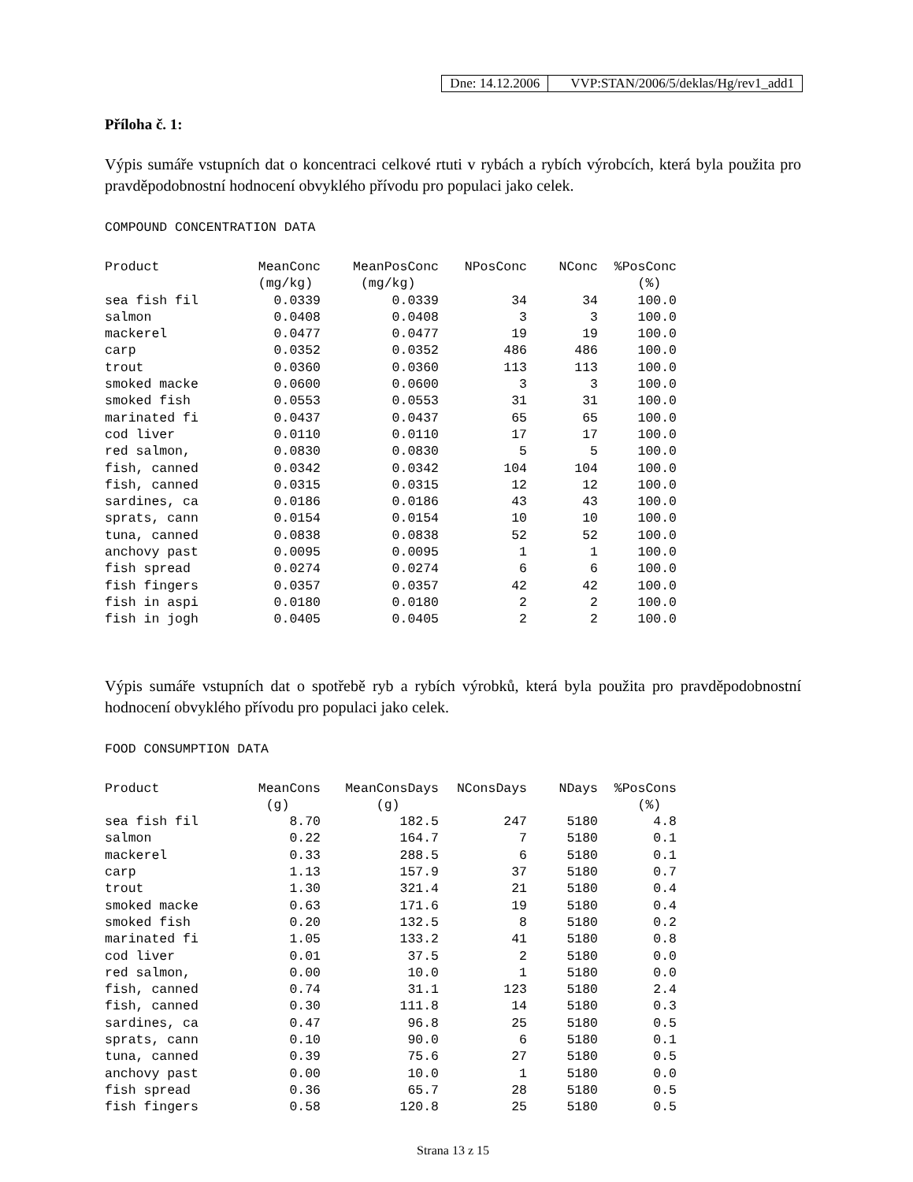Dne: 14.12.2006 VVP:STAN/2006/5/deklas/Hg/rev1_add1
Příloha č. 1:
Výpis sumáře vstupních dat o koncentraci celkové rtuti v rybách a rybích výrobcích, která byla použita pro pravděpodobnostní hodnocení obvyklého přívodu pro populaci jako celek.
COMPOUND CONCENTRATION DATA
| Product | MeanConc | MeanPosConc | NPosConc | NConc | %PosConc |
| --- | --- | --- | --- | --- | --- |
| | (mg/kg) | (mg/kg) | | | (%) |
| sea fish fil | 0.0339 | 0.0339 | 34 | 34 | 100.0 |
| salmon | 0.0408 | 0.0408 | 3 | 3 | 100.0 |
| mackerel | 0.0477 | 0.0477 | 19 | 19 | 100.0 |
| carp | 0.0352 | 0.0352 | 486 | 486 | 100.0 |
| trout | 0.0360 | 0.0360 | 113 | 113 | 100.0 |
| smoked macke | 0.0600 | 0.0600 | 3 | 3 | 100.0 |
| smoked fish | 0.0553 | 0.0553 | 31 | 31 | 100.0 |
| marinated fi | 0.0437 | 0.0437 | 65 | 65 | 100.0 |
| cod liver | 0.0110 | 0.0110 | 17 | 17 | 100.0 |
| red salmon, | 0.0830 | 0.0830 | 5 | 5 | 100.0 |
| fish, canned | 0.0342 | 0.0342 | 104 | 104 | 100.0 |
| fish, canned | 0.0315 | 0.0315 | 12 | 12 | 100.0 |
| sardines, ca | 0.0186 | 0.0186 | 43 | 43 | 100.0 |
| sprats, cann | 0.0154 | 0.0154 | 10 | 10 | 100.0 |
| tuna, canned | 0.0838 | 0.0838 | 52 | 52 | 100.0 |
| anchovy past | 0.0095 | 0.0095 | 1 | 1 | 100.0 |
| fish spread | 0.0274 | 0.0274 | 6 | 6 | 100.0 |
| fish fingers | 0.0357 | 0.0357 | 42 | 42 | 100.0 |
| fish in aspi | 0.0180 | 0.0180 | 2 | 2 | 100.0 |
| fish in jogh | 0.0405 | 0.0405 | 2 | 2 | 100.0 |
Výpis sumáře vstupních dat o spotřebě ryb a rybích výrobků, která byla použita pro pravděpodobnostní hodnocení obvyklého přívodu pro populaci jako celek.
FOOD CONSUMPTION DATA
| Product | MeanCons | MeanConsDays | NConsDays | NDays | %PosCons |
| --- | --- | --- | --- | --- | --- |
| | (g) | (g) | | | (%) |
| sea fish fil | 8.70 | 182.5 | 247 | 5180 | 4.8 |
| salmon | 0.22 | 164.7 | 7 | 5180 | 0.1 |
| mackerel | 0.33 | 288.5 | 6 | 5180 | 0.1 |
| carp | 1.13 | 157.9 | 37 | 5180 | 0.7 |
| trout | 1.30 | 321.4 | 21 | 5180 | 0.4 |
| smoked macke | 0.63 | 171.6 | 19 | 5180 | 0.4 |
| smoked fish | 0.20 | 132.5 | 8 | 5180 | 0.2 |
| marinated fi | 1.05 | 133.2 | 41 | 5180 | 0.8 |
| cod liver | 0.01 | 37.5 | 2 | 5180 | 0.0 |
| red salmon, | 0.00 | 10.0 | 1 | 5180 | 0.0 |
| fish, canned | 0.74 | 31.1 | 123 | 5180 | 2.4 |
| fish, canned | 0.30 | 111.8 | 14 | 5180 | 0.3 |
| sardines, ca | 0.47 | 96.8 | 25 | 5180 | 0.5 |
| sprats, cann | 0.10 | 90.0 | 6 | 5180 | 0.1 |
| tuna, canned | 0.39 | 75.6 | 27 | 5180 | 0.5 |
| anchovy past | 0.00 | 10.0 | 1 | 5180 | 0.0 |
| fish spread | 0.36 | 65.7 | 28 | 5180 | 0.5 |
| fish fingers | 0.58 | 120.8 | 25 | 5180 | 0.5 |
Strana 13 z 15